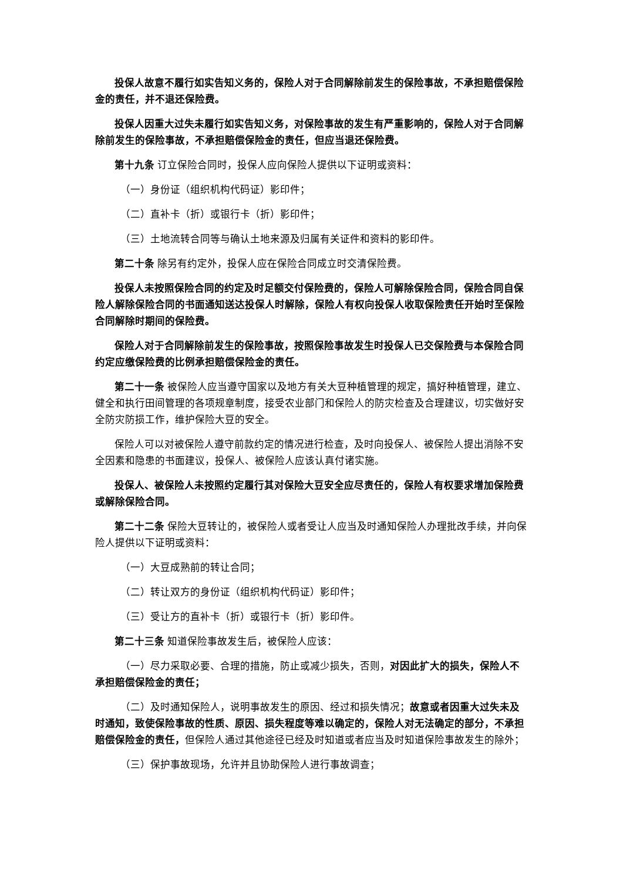投保人故意不履行如实告知义务的，保险人对于合同解除前发生的保险事故，不承担赔偿保险金的责任，并不退还保险费。
投保人因重大过失未履行如实告知义务，对保险事故的发生有严重影响的，保险人对于合同解除前发生的保险事故，不承担赔偿保险金的责任，但应当退还保险费。
第十九条 订立保险合同时，投保人应向保险人提供以下证明或资料：
（一）身份证（组织机构代码证）影印件；
（二）直补卡（折）或银行卡（折）影印件；
（三）土地流转合同等与确认土地来源及归属有关证件和资料的影印件。
第二十条 除另有约定外，投保人应在保险合同成立时交清保险费。
投保人未按照保险合同的约定及时足额交付保险费的，保险人可解除保险合同，保险合同自保险人解除保险合同的书面通知送达投保人时解除，保险人有权向投保人收取保险责任开始时至保险合同解除时期间的保险费。
保险人对于合同解除前发生的保险事故，按照保险事故发生时投保人已交保险费与本保险合同约定应缴保险费的比例承担赔偿保险金的责任。
第二十一条 被保险人应当遵守国家以及地方有关大豆种植管理的规定，搞好种植管理，建立、健全和执行田间管理的各项规章制度，接受农业部门和保险人的防灾检查及合理建议，切实做好安全防灾防损工作，维护保险大豆的安全。
保险人可以对被保险人遵守前款约定的情况进行检查，及时向投保人、被保险人提出消除不安全因素和隐患的书面建议，投保人、被保险人应该认真付诸实施。
投保人、被保险人未按照约定履行其对保险大豆安全应尽责任的，保险人有权要求增加保险费或解除保险合同。
第二十二条 保险大豆转让的，被保险人或者受让人应当及时通知保险人办理批改手续，并向保险人提供以下证明或资料：
（一）大豆成熟前的转让合同；
（二）转让双方的身份证（组织机构代码证）影印件；
（三）受让方的直补卡（折）或银行卡（折）影印件。
第二十三条 知道保险事故发生后，被保险人应该：
（一）尽力采取必要、合理的措施，防止或减少损失，否则，对因此扩大的损失，保险人不承担赔偿保险金的责任；
（二）及时通知保险人，说明事故发生的原因、经过和损失情况；故意或者因重大过失未及时通知，致使保险事故的性质、原因、损失程度等难以确定的，保险人对无法确定的部分，不承担赔偿保险金的责任，但保险人通过其他途径已经及时知道或者应当及时知道保险事故发生的除外；
（三）保护事故现场，允许并且协助保险人进行事故调查；